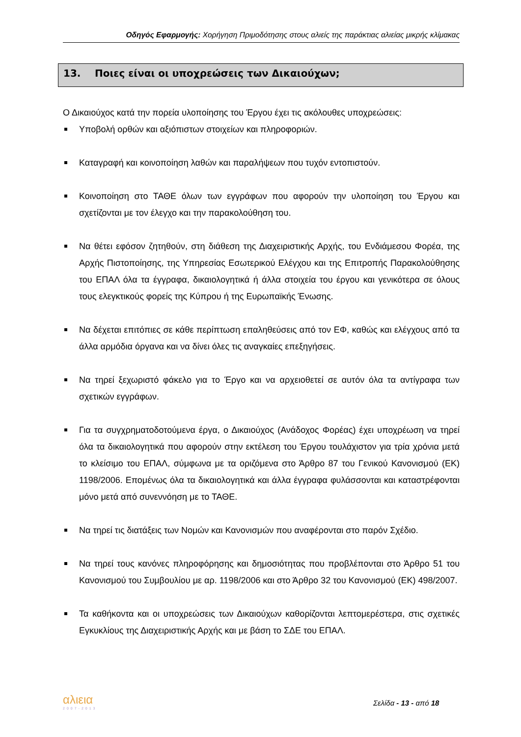Οδηγός Εφαρμογής: Χορήγηση Πριμοδότησης στους αλιείς της παράκτιας αλιείας μικρής κλίμακας
13. Ποιες είναι οι υποχρεώσεις των Δικαιούχων;
Ο Δικαιούχος κατά την πορεία υλοποίησης του Έργου έχει τις ακόλουθες υποχρεώσεις:
Υποβολή ορθών και αξιόπιστων στοιχείων και πληροφοριών.
Καταγραφή και κοινοποίηση λαθών και παραλήψεων που τυχόν εντοπιστούν.
Κοινοποίηση στο ΤΑΘΕ όλων των εγγράφων που αφορούν την υλοποίηση του Έργου και σχετίζονται με τον έλεγχο και την παρακολούθηση του.
Να θέτει εφόσον ζητηθούν, στη διάθεση της Διαχειριστικής Αρχής, του Ενδιάμεσου Φορέα, της Αρχής Πιστοποίησης, της Υπηρεσίας Εσωτερικού Ελέγχου και της Επιτροπής Παρακολούθησης του ΕΠΑΛ όλα τα έγγραφα, δικαιολογητικά ή άλλα στοιχεία του έργου και γενικότερα σε όλους τους ελεγκτικούς φορείς της Κύπρου ή της Ευρωπαϊκής Ένωσης.
Να δέχεται επιτόπιες σε κάθε περίπτωση επαληθεύσεις από τον ΕΦ, καθώς και ελέγχους από τα άλλα αρμόδια όργανα και να δίνει όλες τις αναγκαίες επεξηγήσεις.
Να τηρεί ξεχωριστό φάκελο για το Έργο και να αρχειοθετεί σε αυτόν όλα τα αντίγραφα των σχετικών εγγράφων.
Για τα συγχρηματοδοτούμενα έργα, ο Δικαιούχος (Ανάδοχος Φορέας) έχει υποχρέωση να τηρεί όλα τα δικαιολογητικά που αφορούν στην εκτέλεση του Έργου τουλάχιστον για τρία χρόνια μετά το κλείσιμο του ΕΠΑΛ, σύμφωνα με τα οριζόμενα στο Άρθρο 87 του Γενικού Κανονισμού (ΕΚ) 1198/2006. Επομένως όλα τα δικαιολογητικά και άλλα έγγραφα φυλάσσονται και καταστρέφονται μόνο μετά από συνεννόηση με το ΤΑΘΕ.
Να τηρεί τις διατάξεις των Νομών και Κανονισμών που αναφέρονται στο παρόν Σχέδιο.
Να τηρεί τους κανόνες πληροφόρησης και δημοσιότητας που προβλέπονται στο Άρθρο 51 του Κανονισμού του Συμβουλίου με αρ. 1198/2006 και στο Άρθρο 32 του Κανονισμού (ΕΚ) 498/2007.
Τα καθήκοντα και οι υποχρεώσεις των Δικαιούχων καθορίζονται λεπτομερέστερα, στις σχετικές Εγκυκλίους της Διαχειριστικής Αρχής και με βάση το ΣΔΕ του ΕΠΑΛ.
αλιεια
2007-2013
Σελίδα - 13 - από 18